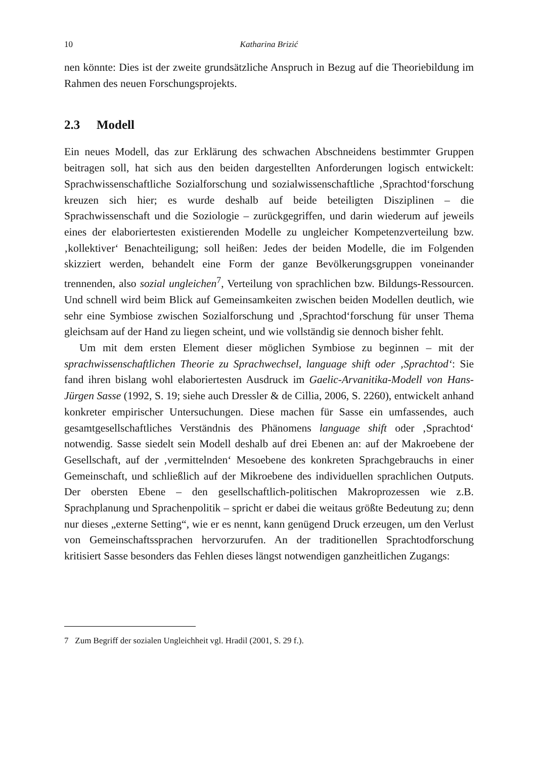10 Katharina Brizić
nen könnte: Dies ist der zweite grundsätzliche Anspruch in Bezug auf die Theoriebildung im Rahmen des neuen Forschungsprojekts.
2.3 Modell
Ein neues Modell, das zur Erklärung des schwachen Abschneidens bestimmter Gruppen beitragen soll, hat sich aus den beiden dargestellten Anforderungen logisch entwickelt: Sprachwissenschaftliche Sozialforschung und sozialwissenschaftliche ‚Sprachtod‘forschung kreuzen sich hier; es wurde deshalb auf beide beteiligten Disziplinen – die Sprachwissenschaft und die Soziologie – zurückgegriffen, und darin wiederum auf jeweils eines der elaboriertesten existierenden Modelle zu ungleicher Kompetenzverteilung bzw. ‚kollektiver‘ Benachteiligung; soll heißen: Jedes der beiden Modelle, die im Folgenden skizziert werden, behandelt eine Form der ganze Bevölkerungsgruppen voneinander trennenden, also sozial ungleichen<sup>7</sup>, Verteilung von sprachlichen bzw. Bildungs-Ressourcen. Und schnell wird beim Blick auf Gemeinsamkeiten zwischen beiden Modellen deutlich, wie sehr eine Symbiose zwischen Sozialforschung und ‚Sprachtod‘forschung für unser Thema gleichsam auf der Hand zu liegen scheint, und wie vollständig sie dennoch bisher fehlt.
Um mit dem ersten Element dieser möglichen Symbiose zu beginnen – mit der sprachwissenschaftlichen Theorie zu Sprachwechsel, language shift oder ‚Sprachtod‘: Sie fand ihren bislang wohl elaboriertesten Ausdruck im Gaelic-Arvanitika-Modell von Hans-Jürgen Sasse (1992, S. 19; siehe auch Dressler & de Cillia, 2006, S. 2260), entwickelt anhand konkreter empirischer Untersuchungen. Diese machen für Sasse ein umfassendes, auch gesamtgesellschaftliches Verständnis des Phänomens language shift oder ‚Sprachtod‘ notwendig. Sasse siedelt sein Modell deshalb auf drei Ebenen an: auf der Makroebene der Gesellschaft, auf der ‚vermittelnden‘ Mesoebene des konkreten Sprachgebrauchs in einer Gemeinschaft, und schließlich auf der Mikroebene des individuellen sprachlichen Outputs. Der obersten Ebene – den gesellschaftlich-politischen Makroprozessen wie z.B. Sprachplanung und Sprachenpolitik – spricht er dabei die weitaus größte Bedeutung zu; denn nur dieses „externe Setting“, wie er es nennt, kann genügend Druck erzeugen, um den Verlust von Gemeinschaftssprachen hervorzurufen. An der traditionellen Sprachtodforschung kritisiert Sasse besonders das Fehlen dieses längst notwendigen ganzheitlichen Zugangs:
7 Zum Begriff der sozialen Ungleichheit vgl. Hradil (2001, S. 29 f.).